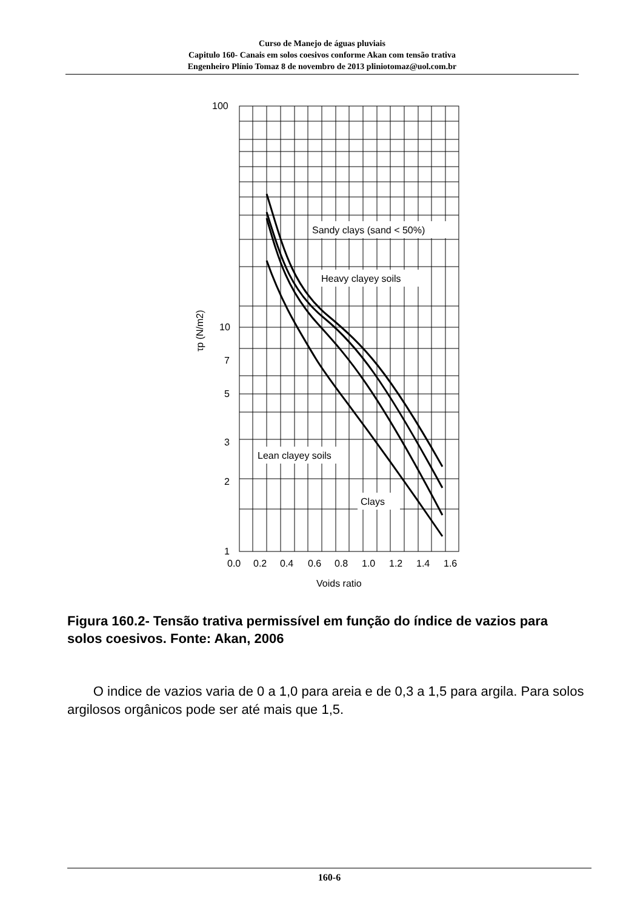Curso de Manejo de águas pluviais
Capitulo 160- Canais em solos coesivos conforme Akan com tensão trativa
Engenheiro Plínio Tomaz 8 de novembro de 2013 pliniotomaz@uol.com.br
Sandy clays (sand < 50%)
Heavy clayey soils
Lean clayey soils
Clays
100
10
7
5
3
2
1
0.0
0.2
0.4
0.6
0.8
1.0
1.2
1.4
1.6
Voids ratio
τp (N/m2)
Figura 160.2- Tensão trativa permissível em função do índice de vazios para solos coesivos. Fonte: Akan, 2006
O indice de vazios varia de 0 a 1,0 para areia e de 0,3 a 1,5 para argila. Para solos argilosos orgânicos pode ser até mais que 1,5.
160-6